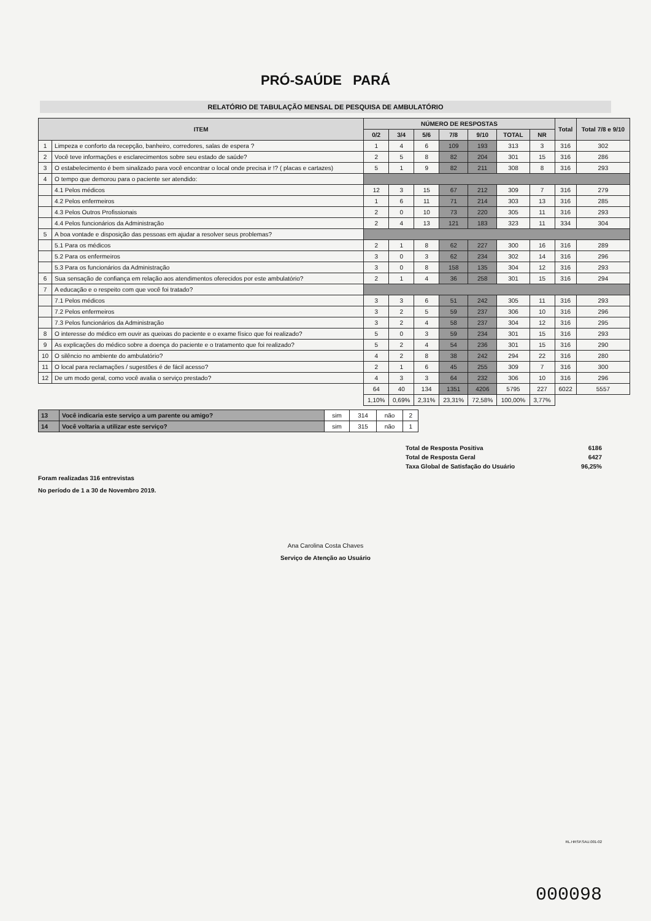PRÓ-SAÚDE PARÁ
RELATÓRIO DE TABULAÇÃO MENSAL DE PESQUISA DE AMBULATÓRIO
| ITEM | | NÚMERO DE RESPOSTAS | | | | | | | Total | Total 7/8 e 9/10 |
| --- | --- | --- | --- | --- | --- | --- | --- | --- | --- | --- |
| | | 0/2 | 3/4 | 5/6 | 7/8 | 9/10 | TOTAL | NR | | |
| 1 | Limpeza e conforto da recepção, banheiro, corredores, salas de espera ? | 1 | 4 | 6 | 109 | 193 | 313 | 3 | 316 | 302 |
| 2 | Você teve informações e esclarecimentos sobre seu estado de saúde? | 2 | 5 | 8 | 82 | 204 | 301 | 15 | 316 | 286 |
| 3 | O estabelecimento é bem sinalizado para você encontrar o local onde precisa ir !? ( placas e cartazes) | 5 | 1 | 9 | 82 | 211 | 308 | 8 | 316 | 293 |
| 4 | O tempo que demorou para o paciente ser atendido: | | | | | | | | | |
| | 4.1 Pelos médicos | 12 | 3 | 15 | 67 | 212 | 309 | 7 | 316 | 279 |
| | 4.2 Pelos enfermeiros | 1 | 6 | 11 | 71 | 214 | 303 | 13 | 316 | 285 |
| | 4.3 Pelos Outros Profissionais | 2 | 0 | 10 | 73 | 220 | 305 | 11 | 316 | 293 |
| | 4.4 Pelos funcionários da Administração | 2 | 4 | 13 | 121 | 183 | 323 | 11 | 334 | 304 |
| 5 | A boa vontade e disposição das pessoas em ajudar a resolver seus problemas? | | | | | | | | | |
| | 5.1 Para os médicos | 2 | 1 | 8 | 62 | 227 | 300 | 16 | 316 | 289 |
| | 5.2 Para os enfermeiros | 3 | 0 | 3 | 62 | 234 | 302 | 14 | 316 | 296 |
| | 5.3 Para os funcionários da Administração | 3 | 0 | 8 | 158 | 135 | 304 | 12 | 316 | 293 |
| 6 | Sua sensação de confiança em relação aos atendimentos oferecidos por este ambulatório? | 2 | 1 | 4 | 36 | 258 | 301 | 15 | 316 | 294 |
| 7 | A educação e o respeito com que você foi tratado? | | | | | | | | | |
| | 7.1 Pelos médicos | 3 | 3 | 6 | 51 | 242 | 305 | 11 | 316 | 293 |
| | 7.2 Pelos enfermeiros | 3 | 2 | 5 | 59 | 237 | 306 | 10 | 316 | 296 |
| | 7.3 Pelos funcionários da Administração | 3 | 2 | 4 | 58 | 237 | 304 | 12 | 316 | 295 |
| 8 | O interesse do médico em ouvir as queixas do paciente e o exame físico que foi realizado? | 5 | 0 | 3 | 59 | 234 | 301 | 15 | 316 | 293 |
| 9 | As explicações do médico sobre a doença do paciente e o tratamento que foi realizado? | 5 | 2 | 4 | 54 | 236 | 301 | 15 | 316 | 290 |
| 10 | O silêncio no ambiente do ambulatório? | 4 | 2 | 8 | 38 | 242 | 294 | 22 | 316 | 280 |
| 11 | O local para reclamações / sugestões é de fácil acesso? | 2 | 1 | 6 | 45 | 255 | 309 | 7 | 316 | 300 |
| 12 | De um modo geral, como você avalia o serviço prestado? | 4 | 3 | 3 | 64 | 232 | 306 | 10 | 316 | 296 |
| | | 64 | 40 | 134 | 1351 | 4206 | 5795 | 227 | 6022 | 5557 |
| | | 1,10% | 0,69% | 2,31% | 23,31% | 72,58% | 100,00% | 3,77% | | |
| 13 | Você indicaria este serviço a um parente ou amigo? | sim | 314 | não | 2 |
| 14 | Você voltaria a utilizar este serviço? | sim | 315 | não | 1 |
Total de Resposta Positiva 6186
Total de Resposta Geral 6427
Taxa Global de Satisfação do Usuário 96,25%
Foram realizadas 316 entrevistas
No período de 1 a 30 de Novembro 2019.
Ana Carolina Costa Chaves
Serviço de Atenção ao Usuário
RL.HRSP.SAU.001-02
000098